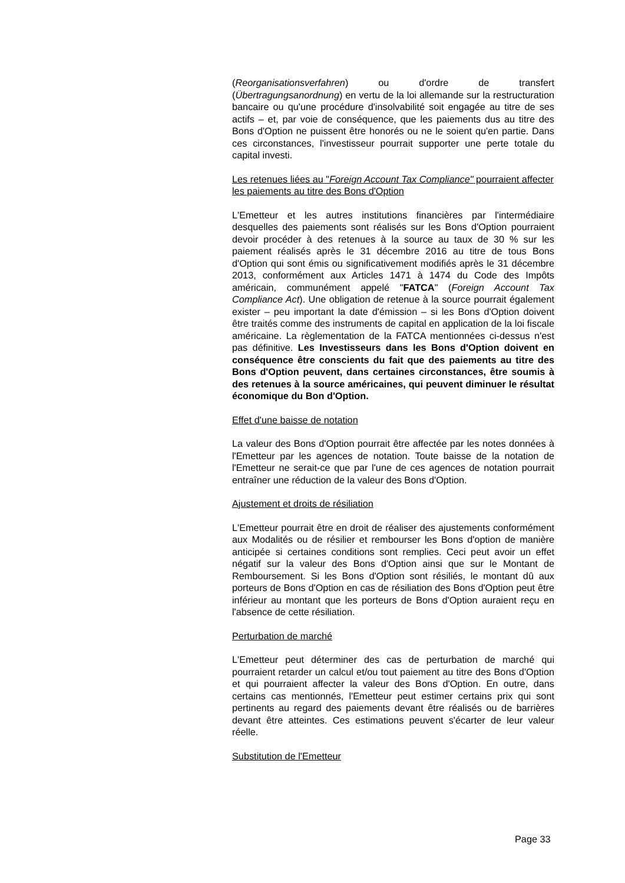(Reorganisationsverfahren) ou d'ordre de transfert (Übertragungsanordnung) en vertu de la loi allemande sur la restructuration bancaire ou qu'une procédure d'insolvabilité soit engagée au titre de ses actifs – et, par voie de conséquence, que les paiements dus au titre des Bons d'Option ne puissent être honorés ou ne le soient qu'en partie. Dans ces circonstances, l'investisseur pourrait supporter une perte totale du capital investi.
Les retenues liées au "Foreign Account Tax Compliance" pourraient affecter les paiements au titre des Bons d'Option
L'Emetteur et les autres institutions financières par l'intermédiaire desquelles des paiements sont réalisés sur les Bons d'Option pourraient devoir procéder à des retenues à la source au taux de 30 % sur les paiement réalisés après le 31 décembre 2016 au titre de tous Bons d'Option qui sont émis ou significativement modifiés après le 31 décembre 2013, conformément aux Articles 1471 à 1474 du Code des Impôts américain, communément appelé "FATCA" (Foreign Account Tax Compliance Act). Une obligation de retenue à la source pourrait également exister – peu important la date d'émission – si les Bons d'Option doivent être traités comme des instruments de capital en application de la loi fiscale américaine. La règlementation de la FATCA mentionnées ci-dessus n'est pas définitive. Les Investisseurs dans les Bons d'Option doivent en conséquence être conscients du fait que des paiements au titre des Bons d'Option peuvent, dans certaines circonstances, être soumis à des retenues à la source américaines, qui peuvent diminuer le résultat économique du Bon d'Option.
Effet d'une baisse de notation
La valeur des Bons d'Option pourrait être affectée par les notes données à l'Emetteur par les agences de notation. Toute baisse de la notation de l'Emetteur ne serait-ce que par l'une de ces agences de notation pourrait entraîner une réduction de la valeur des Bons d'Option.
Ajustement et droits de résiliation
L'Emetteur pourrait être en droit de réaliser des ajustements conformément aux Modalités ou de résilier et rembourser les Bons d'option de manière anticipée si certaines conditions sont remplies. Ceci peut avoir un effet négatif sur la valeur des Bons d'Option ainsi que sur le Montant de Remboursement. Si les Bons d'Option sont résiliés, le montant dû aux porteurs de Bons d'Option en cas de résiliation des Bons d'Option peut être inférieur au montant que les porteurs de Bons d'Option auraient reçu en l'absence de cette résiliation.
Perturbation de marché
L'Emetteur peut déterminer des cas de perturbation de marché qui pourraient retarder un calcul et/ou tout paiement au titre des Bons d'Option et qui pourraient affecter la valeur des Bons d'Option. En outre, dans certains cas mentionnés, l'Emetteur peut estimer certains prix qui sont pertinents au regard des paiements devant être réalisés ou de barrières devant être atteintes. Ces estimations peuvent s'écarter de leur valeur réelle.
Substitution de l'Emetteur
Page 33